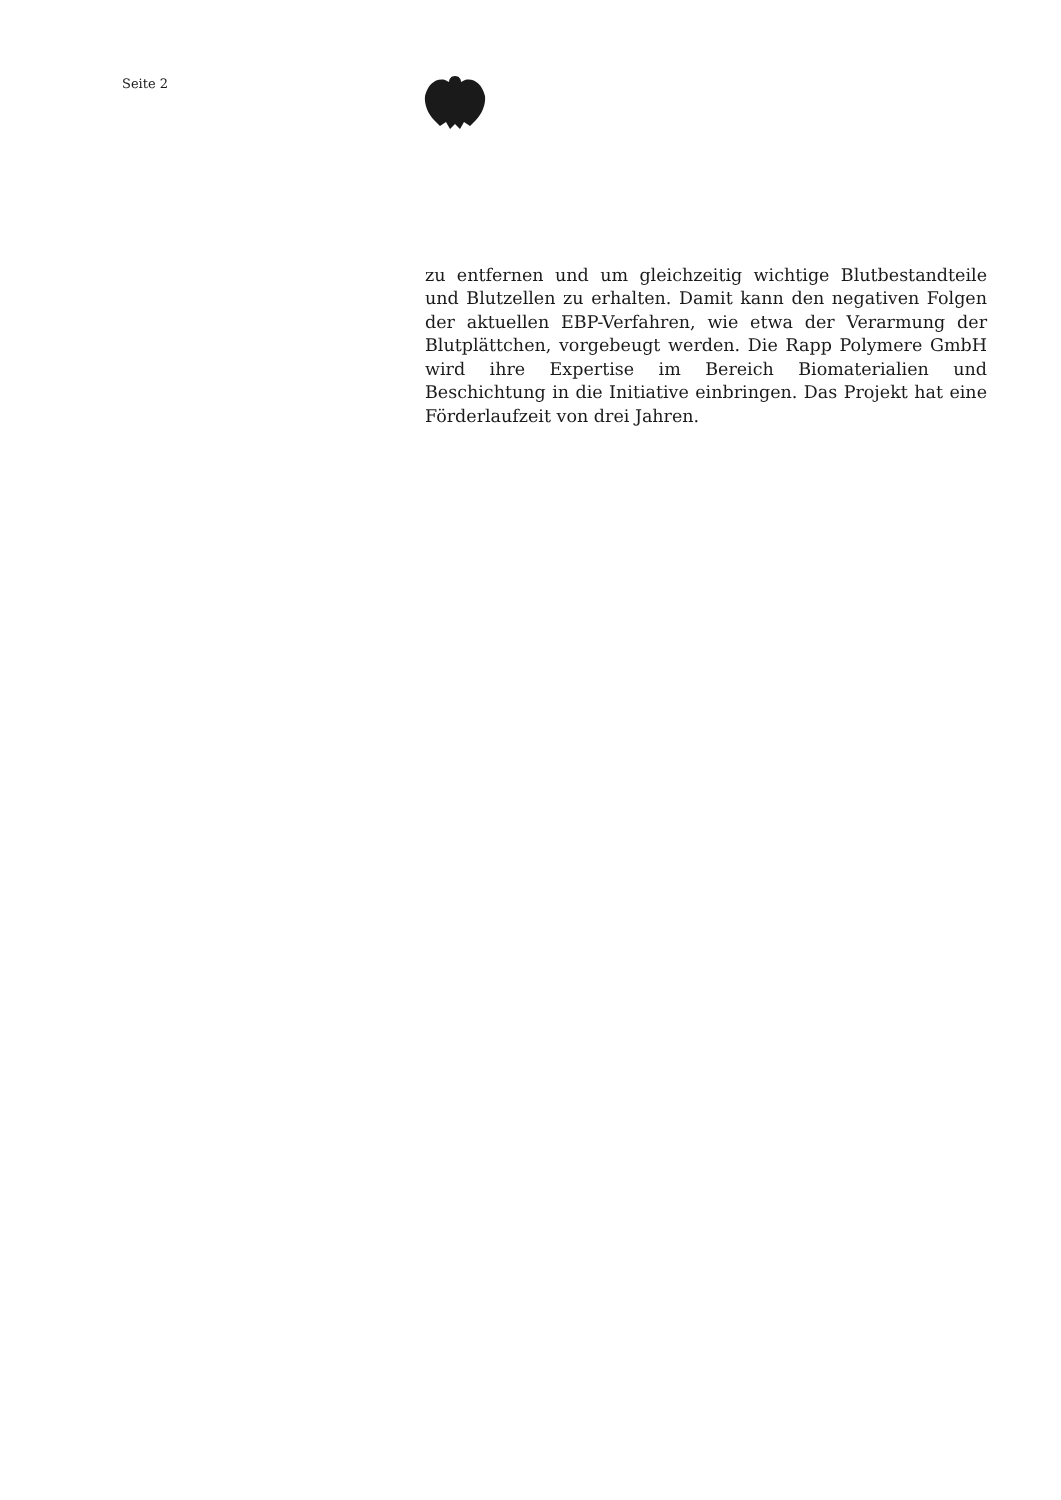Seite 2
zu entfernen und um gleichzeitig wichtige Blutbestandteile und Blutzellen zu erhalten. Damit kann den negativen Folgen der aktuellen EBP-Verfahren, wie etwa der Verarmung der Blutplättchen, vorgebeugt werden. Die Rapp Polymere GmbH wird ihre Expertise im Bereich Biomaterialien und Beschichtung in die Initiative einbringen. Das Projekt hat eine Förderlaufzeit von drei Jahren.